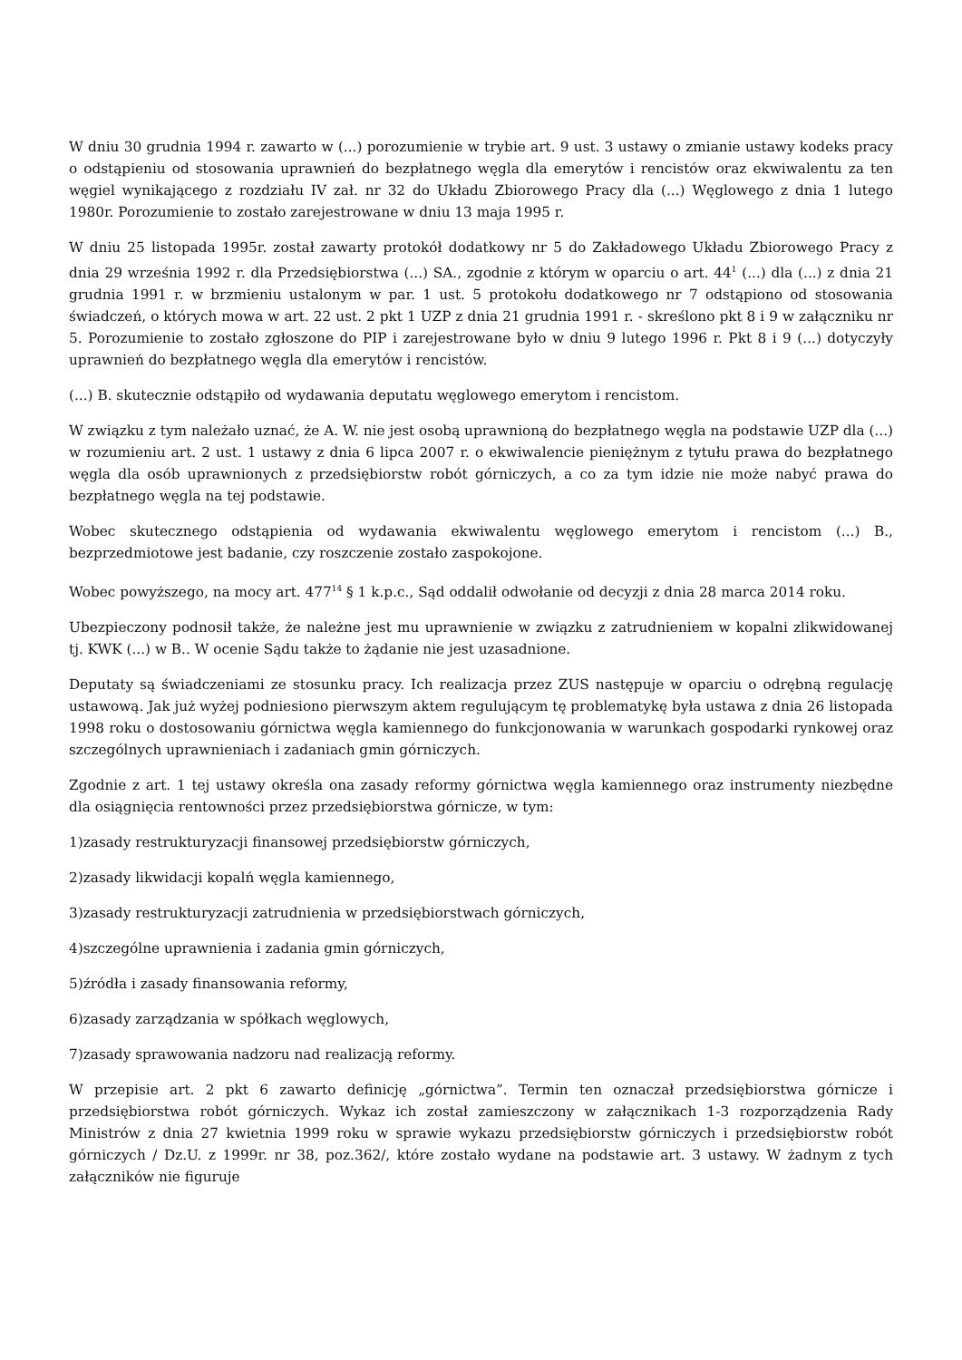W dniu 30 grudnia 1994 r. zawarto w (...) porozumienie w trybie art. 9 ust. 3 ustawy o zmianie ustawy kodeks pracy o odstąpieniu od stosowania uprawnień do bezpłatnego węgla dla emerytów i rencistów oraz ekwiwalentu za ten węgiel wynikającego z rozdziału IV zał. nr 32 do Układu Zbiorowego Pracy dla (...) Węglowego z dnia 1 lutego 1980r. Porozumienie to zostało zarejestrowane w dniu 13 maja 1995 r.
W dniu 25 listopada 1995r. został zawarty protokół dodatkowy nr 5 do Zakładowego Układu Zbiorowego Pracy z dnia 29 września 1992 r. dla Przedsiębiorstwa (...) SA., zgodnie z którym w oparciu o art. 44<sup>1</sup> (...) dla (...) z dnia 21 grudnia 1991 r. w brzmieniu ustalonym w par. 1 ust. 5 protokołu dodatkowego nr 7 odstąpiono od stosowania świadczeń, o których mowa w art. 22 ust. 2 pkt 1 UZP z dnia 21 grudnia 1991 r. - skreślono pkt 8 i 9 w załączniku nr 5. Porozumienie to zostało zgłoszone do PIP i zarejestrowane było w dniu 9 lutego 1996 r. Pkt 8 i 9 (...) dotyczyły uprawnień do bezpłatnego węgla dla emerytów i rencistów.
(...) B. skutecznie odstąpiło od wydawania deputatu węglowego emerytom i rencistom.
W związku z tym należało uznać, że A. W. nie jest osobą uprawnioną do bezpłatnego węgla na podstawie UZP dla (...) w rozumieniu art. 2 ust. 1 ustawy z dnia 6 lipca 2007 r. o ekwiwalencie pieniężnym z tytułu prawa do bezpłatnego węgla dla osób uprawnionych z przedsiębiorstw robót górniczych, a co za tym idzie nie może nabyć prawa do bezpłatnego węgla na tej podstawie.
Wobec skutecznego odstąpienia od wydawania ekwiwalentu węglowego emerytom i rencistom (...) B., bezprzedmiotowe jest badanie, czy roszczenie zostało zaspokojone.
Wobec powyższego, na mocy art. 477<sup>14</sup> § 1 k.p.c., Sąd oddalił odwołanie od decyzji z dnia 28 marca 2014 roku.
Ubezpieczony podnosił także, że należne jest mu uprawnienie w związku z zatrudnieniem w kopalni zlikwidowanej tj. KWK (...) w B.. W ocenie Sądu także to żądanie nie jest uzasadnione.
Deputaty są świadczeniami ze stosunku pracy. Ich realizacja przez ZUS następuje w oparciu o odrębną regulację ustawową. Jak już wyżej podniesiono pierwszym aktem regulującym tę problematykę była ustawa z dnia 26 listopada 1998 roku o dostosowaniu górnictwa węgla kamiennego do funkcjonowania w warunkach gospodarki rynkowej oraz szczególnych uprawnieniach i zadaniach gmin górniczych.
Zgodnie z art. 1 tej ustawy określa ona zasady reformy górnictwa węgla kamiennego oraz instrumenty niezbędne dla osiągnięcia rentowności przez przedsiębiorstwa górnicze, w tym:
1)zasady restrukturyzacji finansowej przedsiębiorstw górniczych,
2)zasady likwidacji kopalń węgla kamiennego,
3)zasady restrukturyzacji zatrudnienia w przedsiębiorstwach górniczych,
4)szczególne uprawnienia i zadania gmin górniczych,
5)źródła i zasady finansowania reformy,
6)zasady zarządzania w spółkach węglowych,
7)zasady sprawowania nadzoru nad realizacją reformy.
W przepisie art. 2 pkt 6 zawarto definicję „górnictwa”. Termin ten oznaczał przedsiębiorstwa górnicze i przedsiębiorstwa robót górniczych. Wykaz ich został zamieszczony w załącznikach 1-3 rozporządzenia Rady Ministrów z dnia 27 kwietnia 1999 roku w sprawie wykazu przedsiębiorstw górniczych i przedsiębiorstw robót górniczych / Dz.U. z 1999r. nr 38, poz.362/, które zostało wydane na podstawie art. 3 ustawy. W żadnym z tych załączników nie figuruje